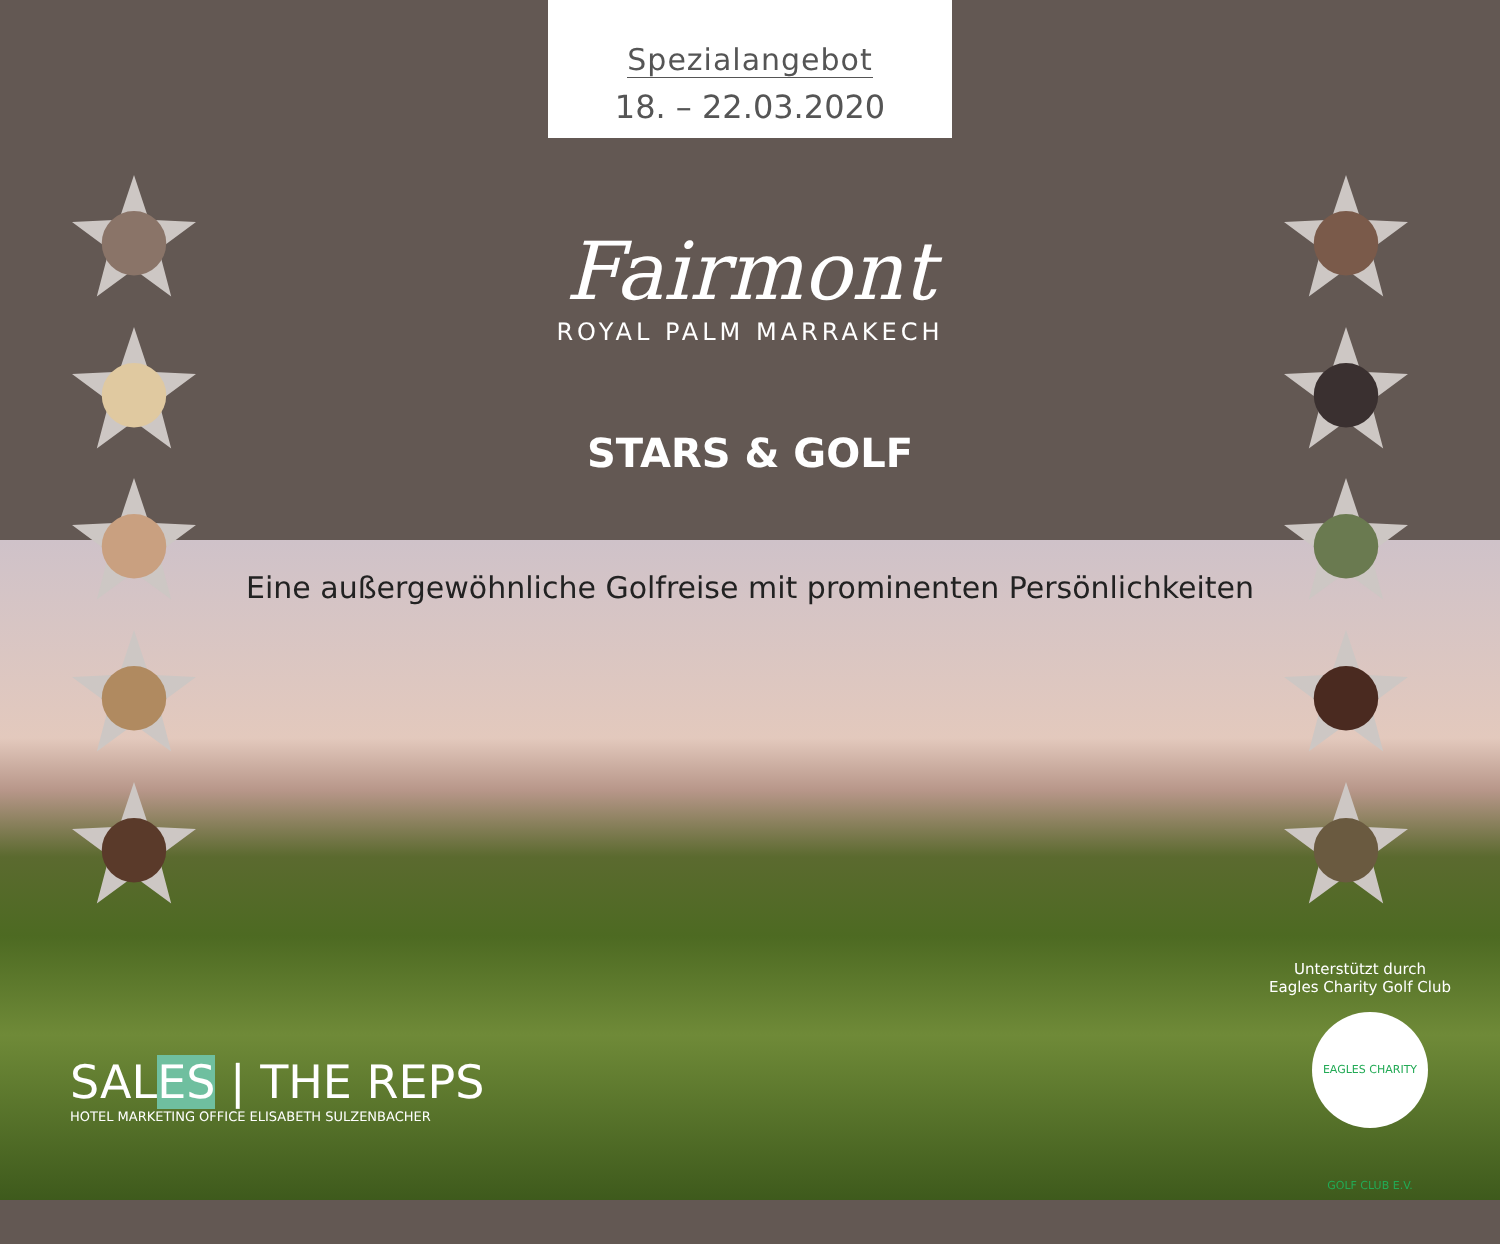Spezialangebot
18. – 22.03.2020
Fairmont
ROYAL PALM MARRAKECH
STARS & GOLF
Eine außergewöhnliche Golfreise mit prominenten Persönlichkeiten
Unterstützt durch
Eagles Charity Golf Club
EAGLES CHARITY GOLF CLUB E.V.
SALES | THE REPS
HOTEL MARKETING OFFICE ELISABETH SULZENBACHER